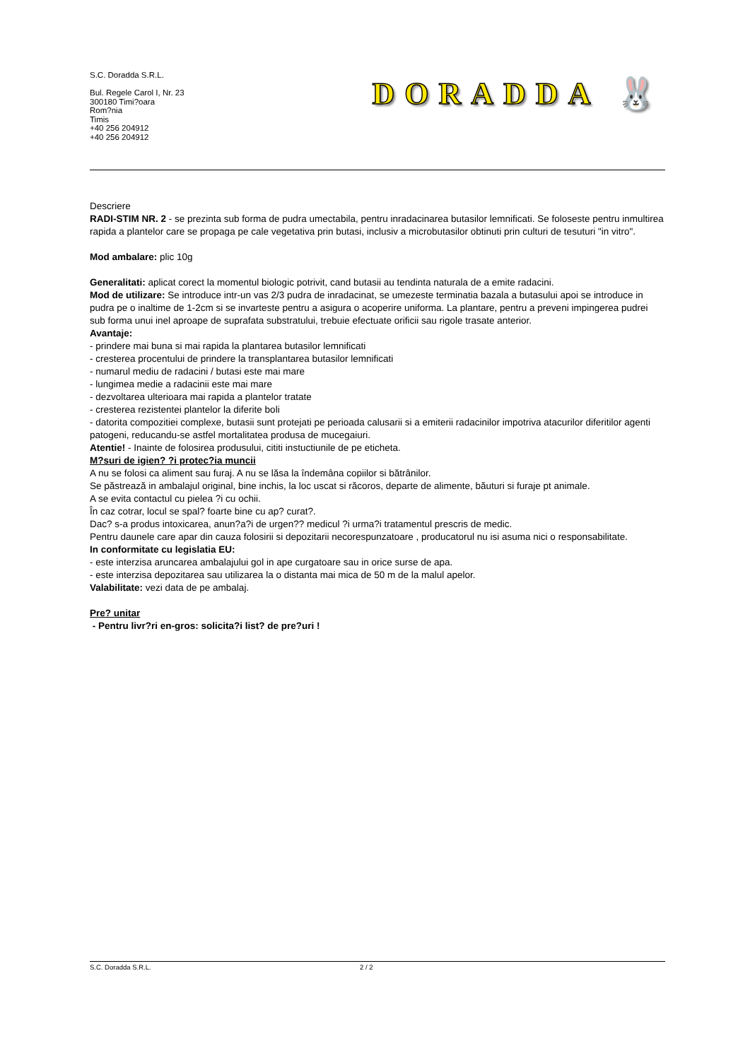S.C. Doradda S.R.L.
Bul. Regele Carol I, Nr. 23
300180 Timi?oara
Rom?nia
Timis
+40 256 204912
+40 256 204912
DORADDA 🐰
Descriere
RADI-STIM NR. 2 - se prezinta sub forma de pudra umectabila, pentru inradacinarea butasilor lemnificati. Se foloseste pentru inmultirea rapida a plantelor care se propaga pe cale vegetativa prin butasi, inclusiv a microbutasilor obtinuti prin culturi de tesuturi "in vitro".
Mod ambalare: plic 10g
Generalitati: aplicat corect la momentul biologic potrivit, cand butasii au tendinta naturala de a emite radacini.
Mod de utilizare: Se introduce intr-un vas 2/3 pudra de inradacinat, se umezeste terminatia bazala a butasului apoi se introduce in pudra pe o inaltime de 1-2cm si se invarteste pentru a asigura o acoperire uniforma. La plantare, pentru a preveni impingerea pudrei sub forma unui inel aproape de suprafata substratului, trebuie efectuate orificii sau rigole trasate anterior.
Avantaje:
- prindere mai buna si mai rapida la plantarea butasilor lemnificati
- cresterea procentului de prindere la transplantarea butasilor lemnificati
- numarul mediu de radacini / butasi este mai mare
- lungimea medie a radacinii este mai mare
- dezvoltarea ulterioara mai rapida a plantelor tratate
- cresterea rezistentei plantelor la diferite boli
- datorita compozitiei complexe, butasii sunt protejati pe perioada calusarii si a emiterii radacinilor impotriva atacurilor diferitilor agenti patogeni, reducandu-se astfel mortalitatea produsa de mucegaiuri.
Atentie! - Inainte de folosirea produsului, cititi instuctiunile de pe eticheta.
M?suri de igien? ?i protec?ia muncii
A nu se folosi ca aliment sau furaj. A nu se lăsa la îndemâna copiilor si bătrânilor.
Se păstrează in ambalajul original, bine inchis, la loc uscat si răcoros, departe de alimente, băuturi si furaje pt animale.
A se evita contactul cu pielea ?i cu ochii.
În caz cotrar, locul se spal? foarte bine cu ap? curat?.
Dac? s-a produs intoxicarea, anun?a?i de urgen?? medicul ?i urma?i tratamentul prescris de medic.
Pentru daunele care apar din cauza folosirii si depozitarii necorespunzatoare , producatorul nu isi asuma nici o responsabilitate.
In conformitate cu legislatia EU:
- este interzisa aruncarea ambalajului gol in ape curgatoare sau in orice surse de apa.
- este interzisa depozitarea sau utilizarea la o distanta mai mica de 50 m de la malul apelor.
Valabilitate: vezi data de pe ambalaj.
Pre? unitar
- Pentru livr?ri en-gros: solicita?i list? de pre?uri !
S.C. Doradda S.R.L. 2 / 2